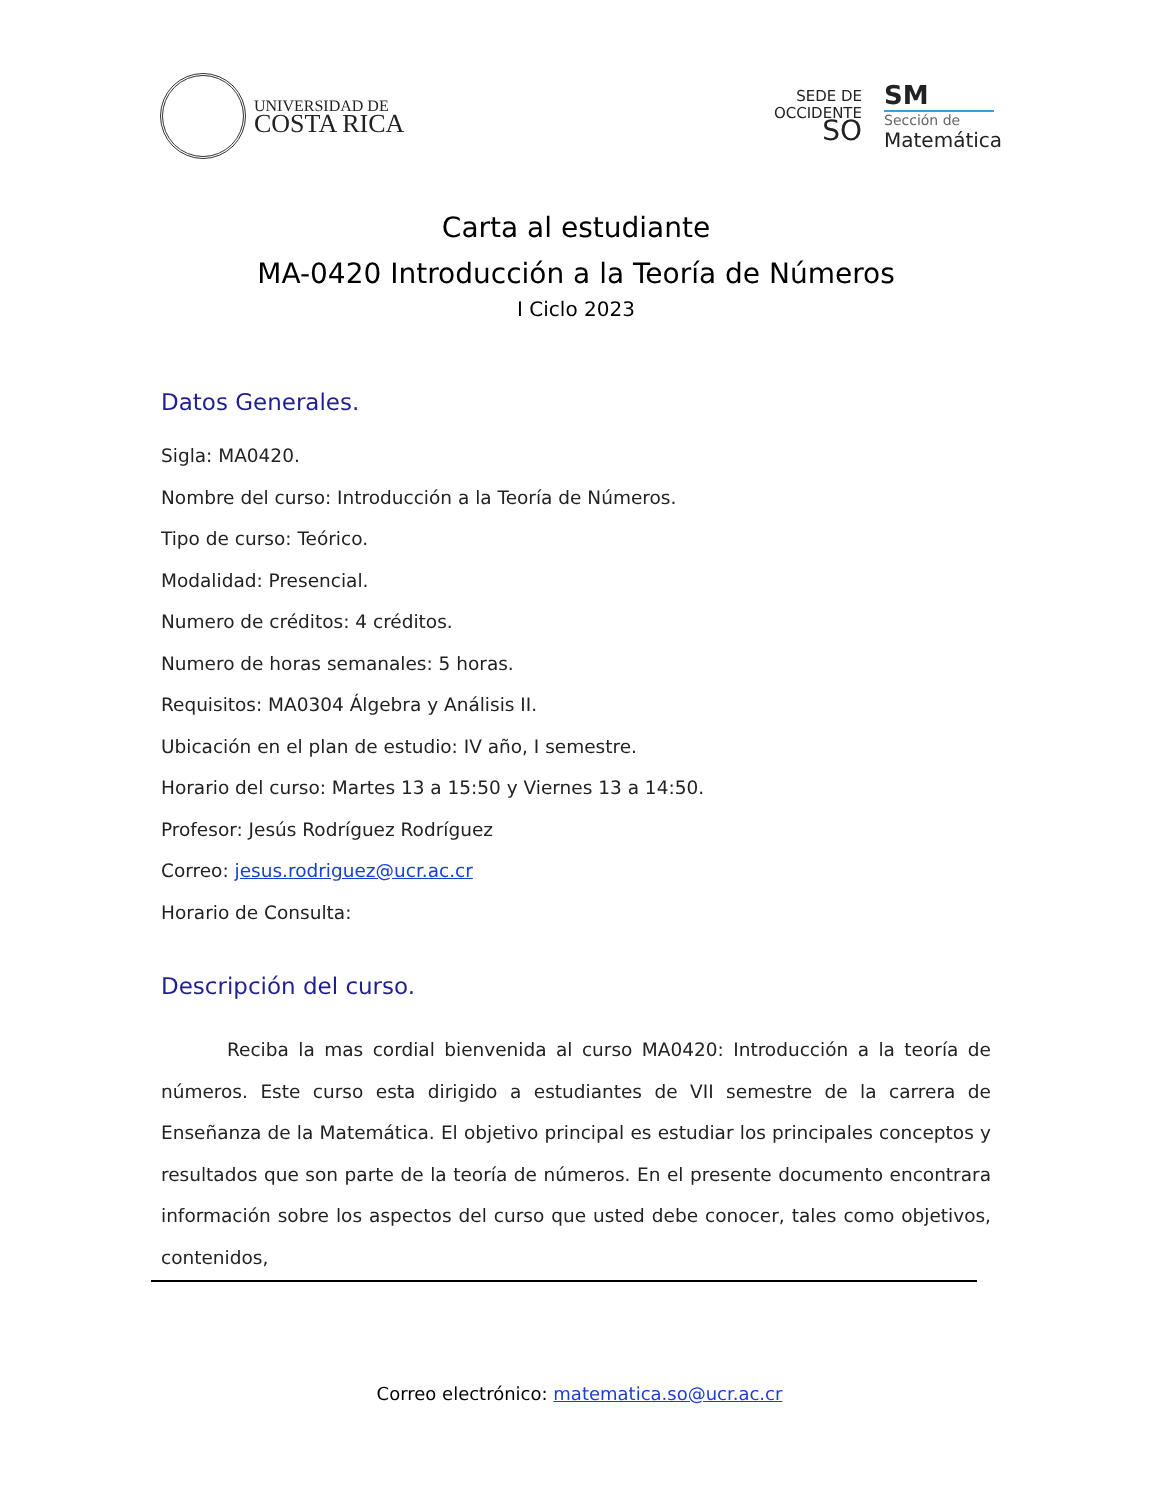UNIVERSIDAD DE
COSTA RICA
SEDE DE
OCCIDENTE
SO
SM
Sección de
Matemática
Carta al estudiante
MA-0420 Introducción a la Teoría de Números
I Ciclo 2023
Datos Generales.
Sigla: MA0420.
Nombre del curso: Introducción a la Teoría de Números.
Tipo de curso: Teórico.
Modalidad: Presencial.
Numero de créditos: 4 créditos.
Numero de horas semanales: 5 horas.
Requisitos: MA0304 Álgebra y Análisis II.
Ubicación en el plan de estudio: IV año, I semestre.
Horario del curso: Martes 13 a 15:50 y Viernes 13 a 14:50.
Profesor: Jesús Rodríguez Rodríguez
Correo: jesus.rodriguez@ucr.ac.cr
Horario de Consulta:
Descripción del curso.
Reciba la mas cordial bienvenida al curso MA0420: Introducción a la teoría de números. Este curso esta dirigido a estudiantes de VII semestre de la carrera de Enseñanza de la Matemática. El objetivo principal es estudiar los principales conceptos y resultados que son parte de la teoría de números. En el presente documento encontrara información sobre los aspectos del curso que usted debe conocer, tales como objetivos, contenidos,
Correo electrónico: matematica.so@ucr.ac.cr